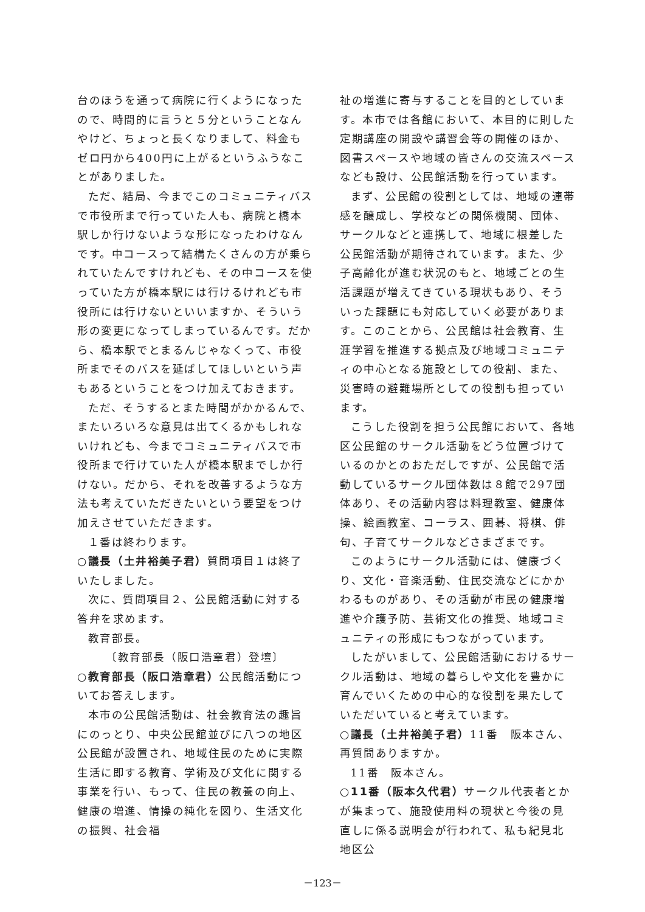台のほうを通って病院に行くようになったので、時間的に言うと５分ということなんやけど、ちょっと長くなりまして、料金もゼロ円から400円に上がるというふうなことがありました。
ただ、結局、今までこのコミュニティバスで市役所まで行っていた人も、病院と橋本駅しか行けないような形になったわけなんです。中コースって結構たくさんの方が乗られていたんですけれども、その中コースを使っていた方が橋本駅には行けるけれども市役所には行けないといいますか、そういう形の変更になってしまっているんです。だから、橋本駅でとまるんじゃなくって、市役所までそのバスを延ばしてほしいという声もあるということをつけ加えておきます。
ただ、そうするとまた時間がかかるんで、またいろいろな意見は出てくるかもしれないけれども、今までコミュニティバスで市役所まで行けていた人が橋本駅までしか行けない。だから、それを改善するような方法も考えていただきたいという要望をつけ加えさせていただきます。
１番は終わります。
○議長（土井裕美子君）質問項目１は終了いたしました。
次に、質問項目２、公民館活動に対する答弁を求めます。
教育部長。
〔教育部長（阪口浩章君）登壇〕
○教育部長（阪口浩章君）公民館活動についてお答えします。
本市の公民館活動は、社会教育法の趣旨にのっとり、中央公民館並びに八つの地区公民館が設置され、地域住民のために実際生活に即する教育、学術及び文化に関する事業を行い、もって、住民の教養の向上、健康の増進、情操の純化を図り、生活文化の振興、社会福
祉の増進に寄与することを目的としています。本市では各館において、本目的に則した定期講座の開設や講習会等の開催のほか、図書スペースや地域の皆さんの交流スペースなども設け、公民館活動を行っています。
まず、公民館の役割としては、地域の連帯感を醸成し、学校などの関係機関、団体、サークルなどと連携して、地域に根差した公民館活動が期待されています。また、少子高齢化が進む状況のもと、地域ごとの生活課題が増えてきている現状もあり、そういった課題にも対応していく必要があります。このことから、公民館は社会教育、生涯学習を推進する拠点及び地域コミュニティの中心となる施設としての役割、また、災害時の避難場所としての役割も担っています。
こうした役割を担う公民館において、各地区公民館のサークル活動をどう位置づけているのかとのおただしですが、公民館で活動しているサークル団体数は８館で297団体あり、その活動内容は料理教室、健康体操、絵画教室、コーラス、囲碁、将棋、俳句、子育てサークルなどさまざまです。
このようにサークル活動には、健康づくり、文化・音楽活動、住民交流などにかかわるものがあり、その活動が市民の健康増進や介護予防、芸術文化の推奨、地域コミュニティの形成にもつながっています。
したがいまして、公民館活動におけるサークル活動は、地域の暮らしや文化を豊かに育んでいくための中心的な役割を果たしていただいていると考えています。
○議長（土井裕美子君）11番　阪本さん、再質問ありますか。
11番　阪本さん。
○11番（阪本久代君）サークル代表者とかが集まって、施設使用料の現状と今後の見直しに係る説明会が行われて、私も紀見北地区公
－123－